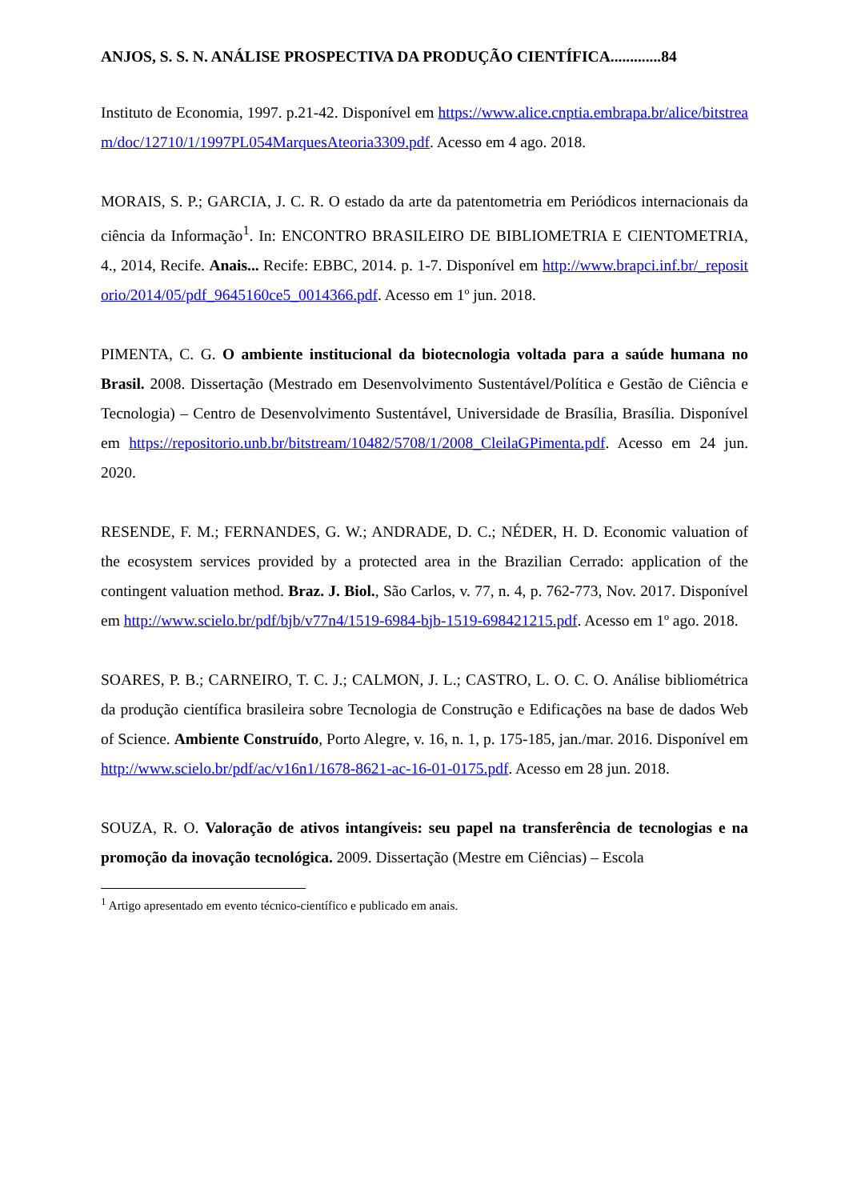ANJOS, S. S. N. ANÁLISE PROSPECTIVA DA PRODUÇÃO CIENTÍFICA.............84
Instituto de Economia, 1997. p.21-42. Disponível em https://www.alice.cnptia.embrapa.br/alice/bitstream/doc/12710/1/1997PL054MarquesAteoria3309.pdf. Acesso em 4 ago. 2018.
MORAIS, S. P.; GARCIA, J. C. R. O estado da arte da patentometria em Periódicos internacionais da ciência da Informação<sup>1</sup>. In: ENCONTRO BRASILEIRO DE BIBLIOMETRIA E CIENTOMETRIA, 4., 2014, Recife. Anais... Recife: EBBC, 2014. p. 1-7. Disponível em http://www.brapci.inf.br/_repositorio/2014/05/pdf_9645160ce5_0014366.pdf. Acesso em 1º jun. 2018.
PIMENTA, C. G. O ambiente institucional da biotecnologia voltada para a saúde humana no Brasil. 2008. Dissertação (Mestrado em Desenvolvimento Sustentável/Política e Gestão de Ciência e Tecnologia) – Centro de Desenvolvimento Sustentável, Universidade de Brasília, Brasília. Disponível em https://repositorio.unb.br/bitstream/10482/5708/1/2008_CleilaGPimenta.pdf. Acesso em 24 jun. 2020.
RESENDE, F. M.; FERNANDES, G. W.; ANDRADE, D. C.; NÉDER, H. D. Economic valuation of the ecosystem services provided by a protected area in the Brazilian Cerrado: application of the contingent valuation method. Braz. J. Biol., São Carlos, v. 77, n. 4, p. 762-773, Nov. 2017. Disponível em http://www.scielo.br/pdf/bjb/v77n4/1519-6984-bjb-1519-698421215.pdf. Acesso em 1º ago. 2018.
SOARES, P. B.; CARNEIRO, T. C. J.; CALMON, J. L.; CASTRO, L. O. C. O. Análise bibliométrica da produção científica brasileira sobre Tecnologia de Construção e Edificações na base de dados Web of Science. Ambiente Construído, Porto Alegre, v. 16, n. 1, p. 175-185, jan./mar. 2016. Disponível em http://www.scielo.br/pdf/ac/v16n1/1678-8621-ac-16-01-0175.pdf. Acesso em 28 jun. 2018.
SOUZA, R. O. Valoração de ativos intangíveis: seu papel na transferência de tecnologias e na promoção da inovação tecnológica. 2009. Dissertação (Mestre em Ciências) – Escola
<sup>1</sup> Artigo apresentado em evento técnico-científico e publicado em anais.